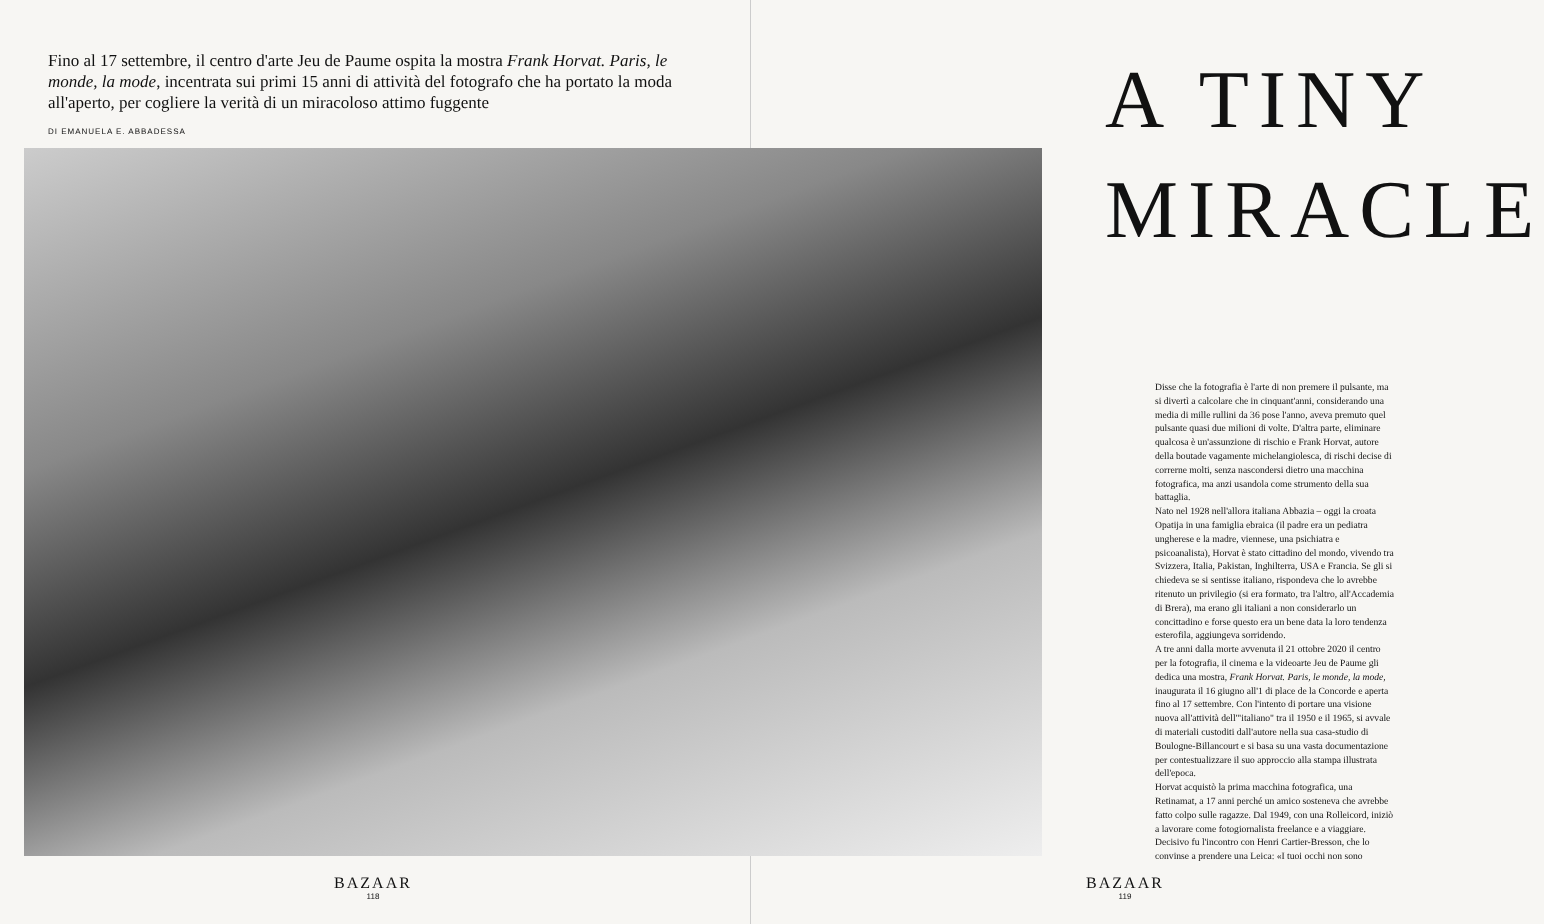Fino al 17 settembre, il centro d'arte Jeu de Paume ospita la mostra Frank Horvat. Paris, le monde, la mode, incentrata sui primi 15 anni di attività del fotografo che ha portato la moda all'aperto, per cogliere la verità di un miracoloso attimo fuggente
DI EMANUELA E. ABBADESSA
A TINY
MIRACLE
Disse che la fotografia è l'arte di non premere il pulsante, ma si divertì a calcolare che in cinquant'anni, considerando una media di mille rullini da 36 pose l'anno, aveva premuto quel pulsante quasi due milioni di volte. D'altra parte, eliminare qualcosa è un'assunzione di rischio e Frank Horvat, autore della boutade vagamente michelangiolesca, di rischi decise di correrne molti, senza nascondersi dietro una macchina fotografica, ma anzi usandola come strumento della sua battaglia.
Nato nel 1928 nell'allora italiana Abbazia – oggi la croata Opatija in una famiglia ebraica (il padre era un pediatra ungherese e la madre, viennese, una psichiatra e psicoanalista), Horvat è stato cittadino del mondo, vivendo tra Svizzera, Italia, Pakistan, Inghilterra, USA e Francia. Se gli si chiedeva se si sentisse italiano, rispondeva che lo avrebbe ritenuto un privilegio (si era formato, tra l'altro, all'Accademia di Brera), ma erano gli italiani a non considerarlo un concittadino e forse questo era un bene data la loro tendenza esterofila, aggiungeva sorridendo.
A tre anni dalla morte avvenuta il 21 ottobre 2020 il centro per la fotografia, il cinema e la videoarte Jeu de Paume gli dedica una mostra, Frank Horvat. Paris, le monde, la mode, inaugurata il 16 giugno all'1 di place de la Concorde e aperta fino al 17 settembre. Con l'intento di portare una visione nuova all'attività dell'"italiano" tra il 1950 e il 1965, si avvale di materiali custoditi dall'autore nella sua casa-studio di Boulogne-Billancourt e si basa su una vasta documentazione per contestualizzare il suo approccio alla stampa illustrata dell'epoca.
Horvat acquistò la prima macchina fotografica, una Retinamat, a 17 anni perché un amico sosteneva che avrebbe fatto colpo sulle ragazze. Dal 1949, con una Rolleicord, iniziò a lavorare come fotogiornalista freelance e a viaggiare. Decisivo fu l'incontro con Henri Cartier-Bresson, che lo convinse a prendere una Leica: «I tuoi occhi non sono
BAZAAR
118
BAZAAR
119